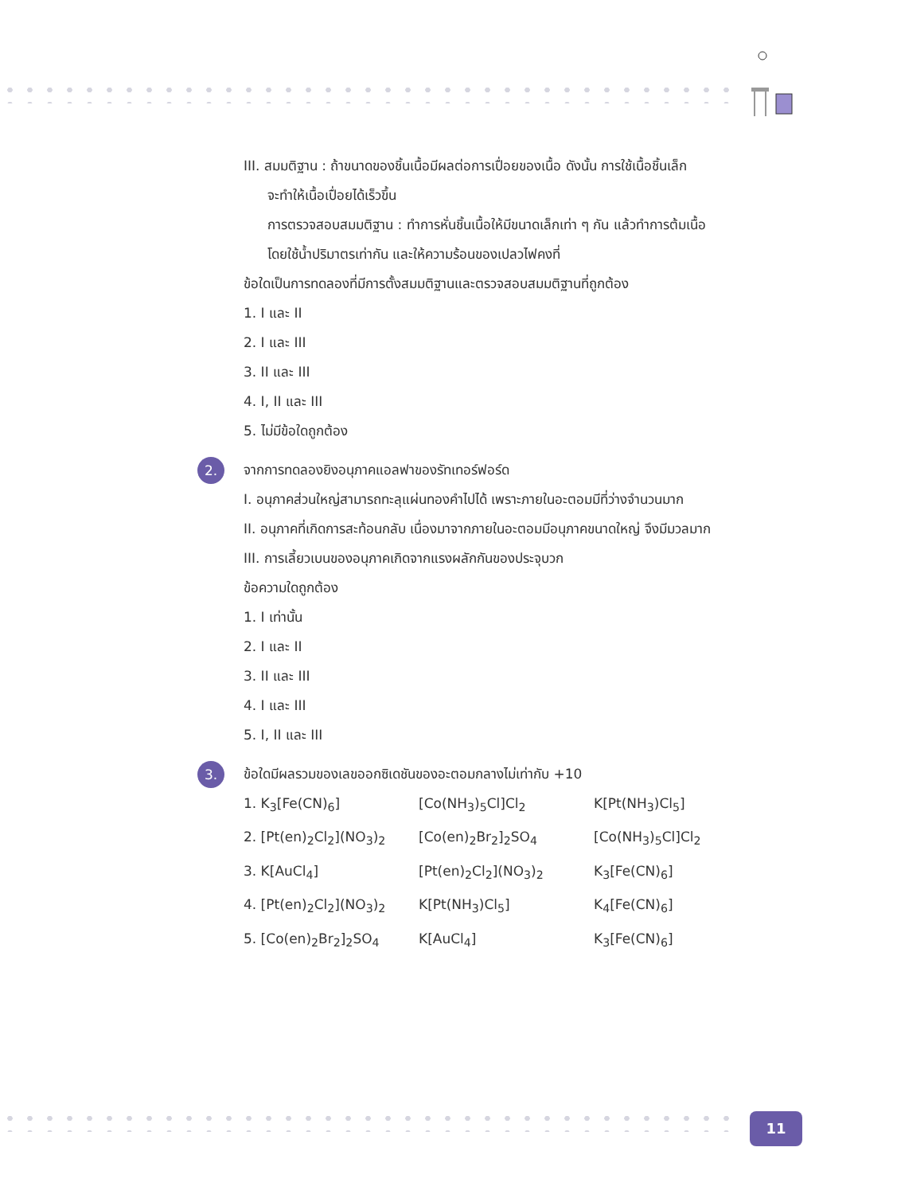III. สมมติฐาน : ถ้าขนาดของชิ้นเนื้อมีผลต่อการเปื่อยของเนื้อ ดังนั้น การใช้เนื้อชิ้นเล็ก
จะทำให้เนื้อเปื่อยได้เร็วขึ้น
การตรวจสอบสมมติฐาน : ทำการหั่นชิ้นเนื้อให้มีขนาดเล็กเท่า ๆ กัน แล้วทำการต้มเนื้อ
โดยใช้น้ำปริมาตรเท่ากัน และให้ความร้อนของเปลวไฟคงที่
ข้อใดเป็นการทดลองที่มีการตั้งสมมติฐานและตรวจสอบสมมติฐานที่ถูกต้อง
1. I และ II
2. I และ III
3. II และ III
4. I, II และ III
5. ไม่มีข้อใดถูกต้อง
2.
จากการทดลองยิงอนุภาคแอลฟาของรัทเทอร์ฟอร์ด
I. อนุภาคส่วนใหญ่สามารถทะลุแผ่นทองคำไปได้ เพราะภายในอะตอมมีที่ว่างจำนวนมาก
II. อนุภาคที่เกิดการสะท้อนกลับ เนื่องมาจากภายในอะตอมมีอนุภาคขนาดใหญ่ จึงมีมวลมาก
III. การเลี้ยวเบนของอนุภาคเกิดจากแรงผลักกันของประจุบวก
ข้อความใดถูกต้อง
1. I เท่านั้น
2. I และ II
3. II และ III
4. I และ III
5. I, II และ III
3.
ข้อใดมีผลรวมของเลขออกซิเดชันของอะตอมกลางไม่เท่ากับ +10
1. K<sub>3</sub>[Fe(CN)<sub>6</sub>] [Co(NH<sub>3</sub>)<sub>5</sub>Cl]Cl<sub>2</sub> K[Pt(NH<sub>3</sub>)Cl<sub>5</sub>]
2. [Pt(en)<sub>2</sub>Cl<sub>2</sub>](NO<sub>3</sub>)<sub>2</sub> [Co(en)<sub>2</sub>Br<sub>2</sub>]<sub>2</sub>SO<sub>4</sub> [Co(NH<sub>3</sub>)<sub>5</sub>Cl]Cl<sub>2</sub>
3. K[AuCl<sub>4</sub>] [Pt(en)<sub>2</sub>Cl<sub>2</sub>](NO<sub>3</sub>)<sub>2</sub> K<sub>3</sub>[Fe(CN)<sub>6</sub>]
4. [Pt(en)<sub>2</sub>Cl<sub>2</sub>](NO<sub>3</sub>)<sub>2</sub> K[Pt(NH<sub>3</sub>)Cl<sub>5</sub>] K<sub>4</sub>[Fe(CN)<sub>6</sub>]
5. [Co(en)<sub>2</sub>Br<sub>2</sub>]<sub>2</sub>SO<sub>4</sub> K[AuCl<sub>4</sub>] K<sub>3</sub>[Fe(CN)<sub>6</sub>]
11